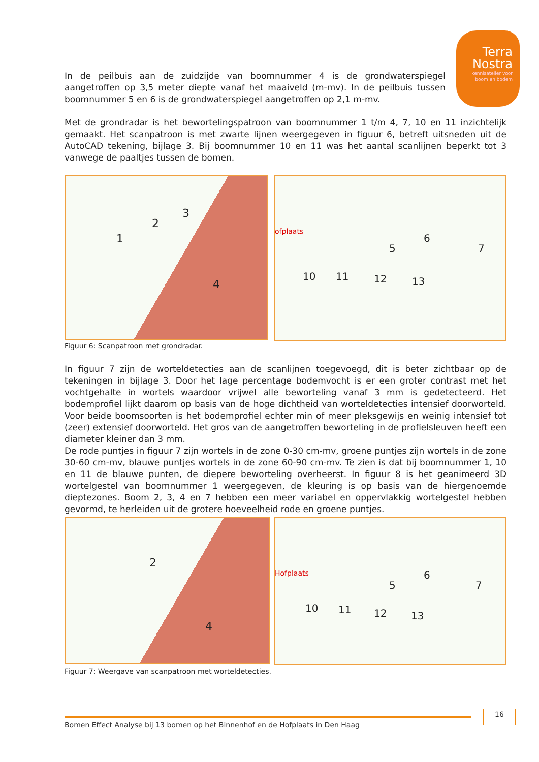Terra
Nostra
kennisatelier voor
boom en bodem
In de peilbuis aan de zuidzijde van boomnummer 4 is de grondwaterspiegel aangetroffen op 3,5 meter diepte vanaf het maaiveld (m-mv). In de peilbuis tussen boomnummer 5 en 6 is de grondwaterspiegel aangetroffen op 2,1 m-mv.
Met de grondradar is het bewortelingspatroon van boomnummer 1 t/m 4, 7, 10 en 11 inzichtelijk gemaakt. Het scanpatroon is met zwarte lijnen weergegeven in figuur 6, betreft uitsneden uit de AutoCAD tekening, bijlage 3. Bij boomnummer 10 en 11 was het aantal scanlijnen beperkt tot 3 vanwege de paaltjes tussen de bomen.
1
2
3
4
ofplaats
5
6
7
10 11 12 13
Figuur 6: Scanpatroon met grondradar.
In figuur 7 zijn de worteldetecties aan de scanlijnen toegevoegd, dit is beter zichtbaar op de tekeningen in bijlage 3. Door het lage percentage bodemvocht is er een groter contrast met het vochtgehalte in wortels waardoor vrijwel alle beworteling vanaf 3 mm is gedetecteerd. Het bodemprofiel lijkt daarom op basis van de hoge dichtheid van worteldetecties intensief doorworteld. Voor beide boomsoorten is het bodemprofiel echter min of meer pleksgewijs en weinig intensief tot (zeer) extensief doorworteld. Het gros van de aangetroffen beworteling in de profielsleuven heeft een diameter kleiner dan 3 mm.
De rode puntjes in figuur 7 zijn wortels in de zone 0-30 cm-mv, groene puntjes zijn wortels in de zone 30-60 cm-mv, blauwe puntjes wortels in de zone 60-90 cm-mv. Te zien is dat bij boomnummer 1, 10 en 11 de blauwe punten, de diepere beworteling overheerst. In figuur 8 is het geanimeerd 3D wortelgestel van boomnummer 1 weergegeven, de kleuring is op basis van de hiergenoemde dieptezones. Boom 2, 3, 4 en 7 hebben een meer variabel en oppervlakkig wortelgestel hebben gevormd, te herleiden uit de grotere hoeveelheid rode en groene puntjes.
2
4
Hofplaats
5
6
7
10 11 12 13
Figuur 7: Weergave van scanpatroon met worteldetecties.
Bomen Effect Analyse bij 13 bomen op het Binnenhof en de Hofplaats in Den Haag
16